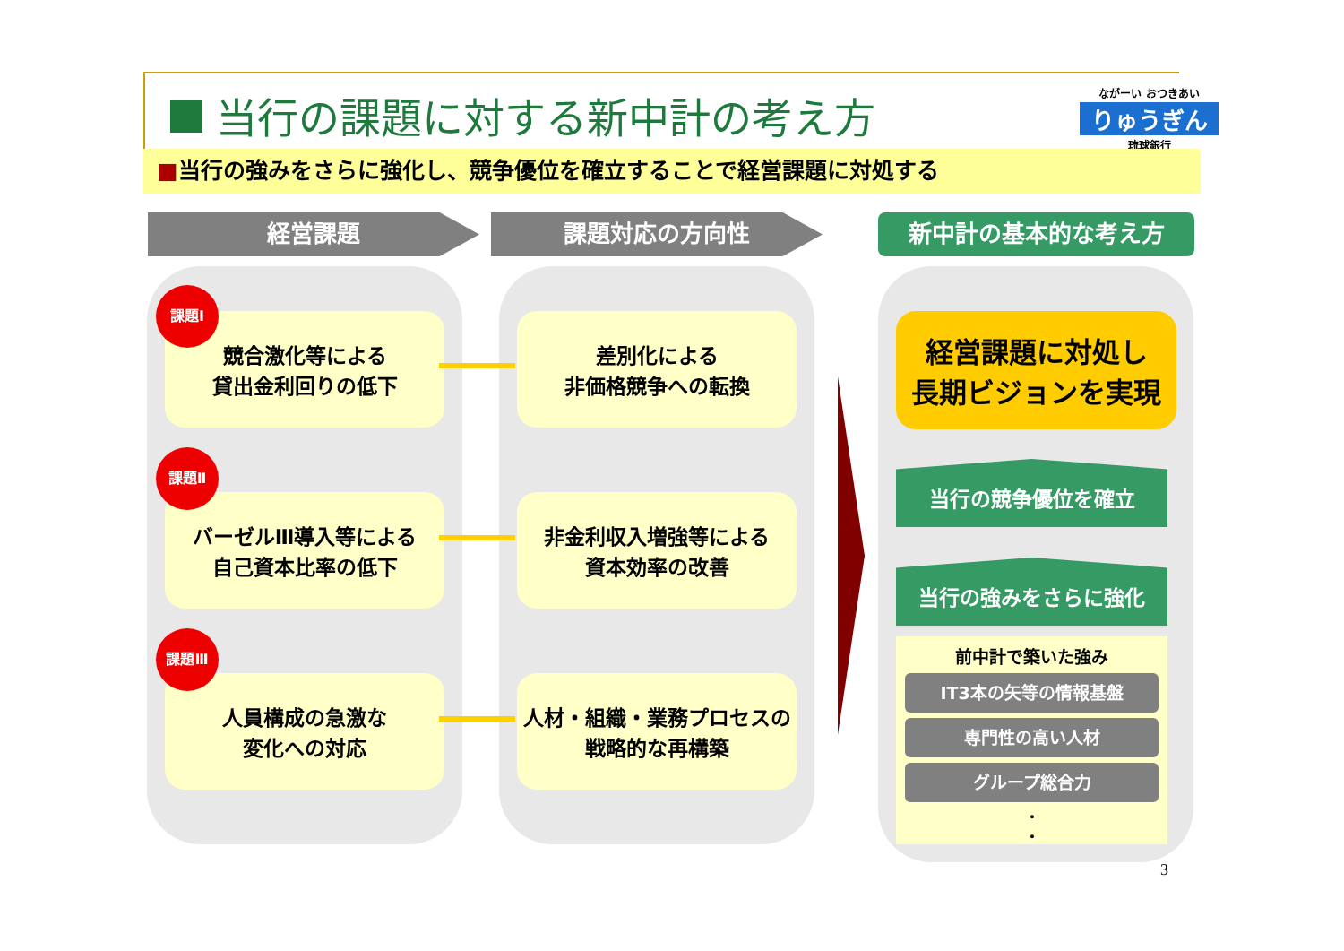当行の課題に対する新中計の考え方
ながーい おつきあい
りゅうぎん
琉球銀行
■当行の強みをさらに強化し、競争優位を確立することで経営課題に対処する
経営課題 課題対応の方向性 新中計の基本的な考え方
競合激化等による
貸出金利回りの低下
課題Ⅰ
バーゼルⅢ導入等による
自己資本比率の低下
課題Ⅱ
人員構成の急激な
変化への対応
課題Ⅲ
差別化による
非価格競争への転換
非金利収入増強等による
資本効率の改善
人材・組織・業務プロセスの
戦略的な再構築
経営課題に対処し
長期ビジョンを実現
当行の競争優位を確立
当行の強みをさらに強化
前中計で築いた強み
IT3本の矢等の情報基盤
専門性の高い人材
グループ総合力
・
・
3